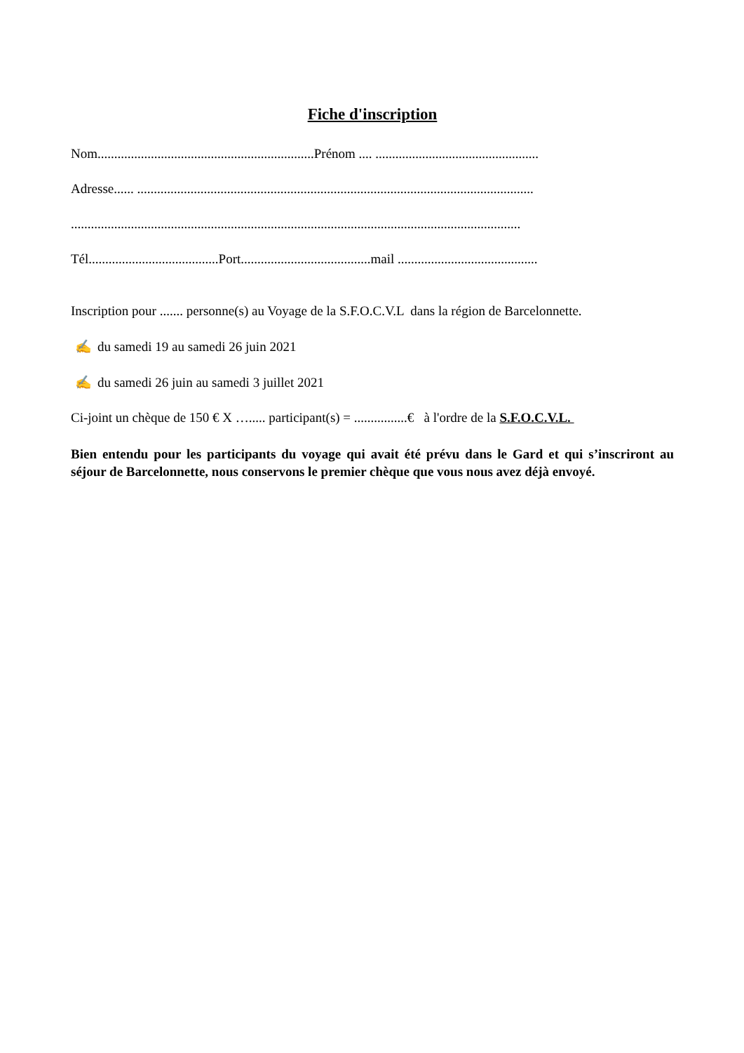Fiche d'inscription
Nom.................................................................Prénom .... .................................................
Adresse...... .......................................................................................................................
.......................................................................................................................................
Tél.......................................Port.......................................mail ..........................................
Inscription pour ....... personne(s) au Voyage de la S.F.O.C.V.L dans la région de Barcelonnette.
✍ du samedi 19 au samedi 26 juin 2021
✍ du samedi 26 juin au samedi 3 juillet 2021
Ci-joint un chèque de 150 € X …..... participant(s) = ................€ à l'ordre de la S.F.O.C.V.L.
Bien entendu pour les participants du voyage qui avait été prévu dans le Gard et qui s’inscriront au séjour de Barcelonnette, nous conservons le premier chèque que vous nous avez déjà envoyé.